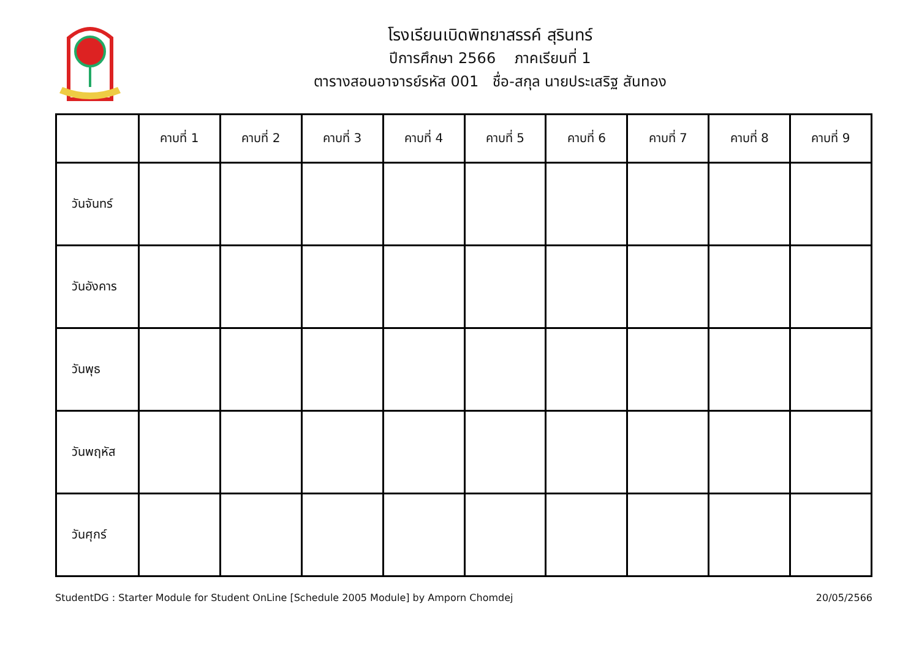โรงเรียนเบิดพิทยาสรรค์ สุรินทร์
ปีการศึกษา 2566 ภาคเรียนที่ 1
ตารางสอนอาจารย์รหัส 001 ชื่อ-สกุล นายประเสริฐ สันทอง
| | คาบที่ 1 | คาบที่ 2 | คาบที่ 3 | คาบที่ 4 | คาบที่ 5 | คาบที่ 6 | คาบที่ 7 | คาบที่ 8 | คาบที่ 9 |
| --- | --- | --- | --- | --- | --- | --- | --- | --- | --- |
| วันจันทร์ | | | | | | | | | |
| วันอังคาร | | | | | | | | | |
| วันพุธ | | | | | | | | | |
| วันพฤหัส | | | | | | | | | |
| วันศุกร์ | | | | | | | | | |
StudentDG : Starter Module for Student OnLine [Schedule 2005 Module] by Amporn Chomdej 20/05/2566